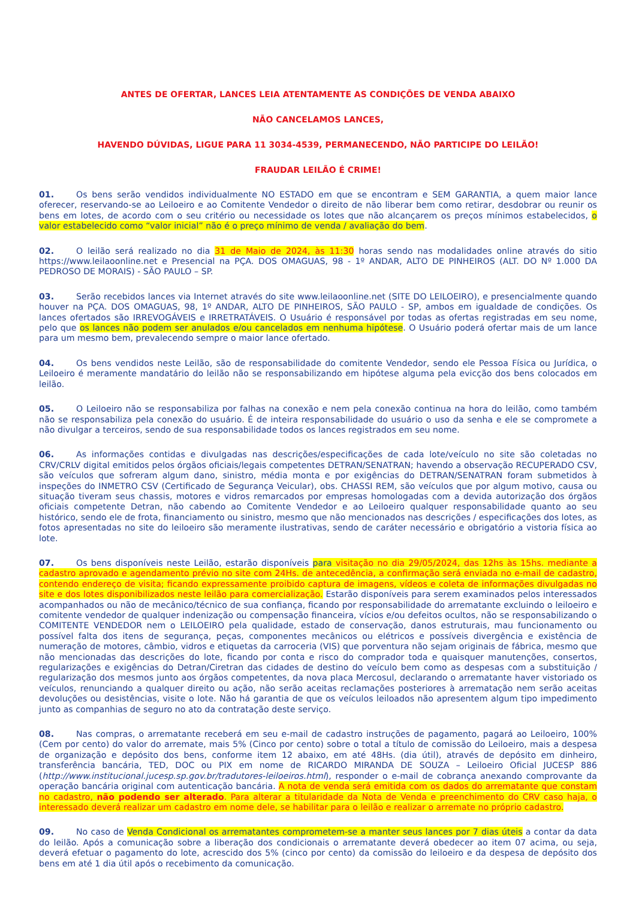ANTES DE OFERTAR, LANCES LEIA ATENTAMENTE AS CONDIÇÕES DE VENDA ABAIXO
NÃO CANCELAMOS LANCES,
HAVENDO DÚVIDAS, LIGUE PARA 11 3034-4539, PERMANECENDO, NÃO PARTICIPE DO LEILÃO!
FRAUDAR LEILÃO É CRIME!
01. Os bens serão vendidos individualmente NO ESTADO em que se encontram e SEM GARANTIA, a quem maior lance oferecer, reservando-se ao Leiloeiro e ao Comitente Vendedor o direito de não liberar bem como retirar, desdobrar ou reunir os bens em lotes, de acordo com o seu critério ou necessidade os lotes que não alcançarem os preços mínimos estabelecidos, o valor estabelecido como “valor inicial” não é o preço mínimo de venda / avaliação do bem.
02. O leilão será realizado no dia 31 de Maio de 2024, às 11:30 horas sendo nas modalidades online através do sitio https://www.leilaoonline.net e Presencial na PÇA. DOS OMAGUAS, 98 - 1º ANDAR, ALTO DE PINHEIROS (ALT. DO Nº 1.000 DA PEDROSO DE MORAIS) - SÃO PAULO – SP.
03. Serão recebidos lances via Internet através do site www.leilaoonline.net (SITE DO LEILOEIRO), e presencialmente quando houver na PÇA. DOS OMAGUAS, 98, 1º ANDAR, ALTO DE PINHEIROS, SÃO PAULO - SP, ambos em igualdade de condições. Os lances ofertados são IRREVOGÁVEIS e IRRETRATÁVEIS. O Usuário é responsável por todas as ofertas registradas em seu nome, pelo que os lances não podem ser anulados e/ou cancelados em nenhuma hipótese. O Usuário poderá ofertar mais de um lance para um mesmo bem, prevalecendo sempre o maior lance ofertado.
04. Os bens vendidos neste Leilão, são de responsabilidade do comitente Vendedor, sendo ele Pessoa Física ou Jurídica, o Leiloeiro é meramente mandatário do leilão não se responsabilizando em hipótese alguma pela evicção dos bens colocados em leilão.
05. O Leiloeiro não se responsabiliza por falhas na conexão e nem pela conexão continua na hora do leilão, como também não se responsabiliza pela conexão do usuário. É de inteira responsabilidade do usuário o uso da senha e ele se compromete a não divulgar a terceiros, sendo de sua responsabilidade todos os lances registrados em seu nome.
06. As informações contidas e divulgadas nas descrições/especificações de cada lote/veículo no site são coletadas no CRV/CRLV digital emitidos pelos órgãos oficiais/legais competentes DETRAN/SENATRAN; havendo a observação RECUPERADO CSV, são veículos que sofreram algum dano, sinistro, média monta e por exigências do DETRAN/SENATRAN foram submetidos à inspeções do INMETRO CSV (Certificado de Segurança Veicular), obs. CHASSI REM, são veículos que por algum motivo, causa ou situação tiveram seus chassis, motores e vidros remarcados por empresas homologadas com a devida autorização dos órgãos oficiais competente Detran, não cabendo ao Comitente Vendedor e ao Leiloeiro qualquer responsabilidade quanto ao seu histórico, sendo ele de frota, financiamento ou sinistro, mesmo que não mencionados nas descrições / especificações dos lotes, as fotos apresentadas no site do leiloeiro são meramente ilustrativas, sendo de caráter necessário e obrigatório a vistoria física ao lote.
07. Os bens disponíveis neste Leilão, estarão disponíveis para visitação no dia 29/05/2024, das 12hs às 15hs. mediante a cadastro aprovado e agendamento prévio no site com 24Hs. de antecedência, a confirmação será enviada no e-mail de cadastro, contendo endereço de visita; ficando expressamente proibido captura de imagens, vídeos e coleta de informações divulgadas no site e dos lotes disponibilizados neste leilão para comercialização. Estarão disponíveis para serem examinados pelos interessados acompanhados ou não de mecânico/técnico de sua confiança, ficando por responsabilidade do arrematante excluindo o leiloeiro e comitente vendedor de qualquer indenização ou compensação financeira, vícios e/ou defeitos ocultos, não se responsabilizando o COMITENTE VENDEDOR nem o LEILOEIRO pela qualidade, estado de conservação, danos estruturais, mau funcionamento ou possível falta dos itens de segurança, peças, componentes mecânicos ou elétricos e possíveis divergência e existência de numeração de motores, câmbio, vidros e etiquetas da carroceria (VIS) que porventura não sejam originais de fábrica, mesmo que não mencionadas das descrições do lote, ficando por conta e risco do comprador toda e quaisquer manutenções, consertos, regularizações e exigências do Detran/Ciretran das cidades de destino do veículo bem como as despesas com a substituição / regularização dos mesmos junto aos órgãos competentes, da nova placa Mercosul, declarando o arrematante haver vistoriado os veículos, renunciando a qualquer direito ou ação, não serão aceitas reclamações posteriores à arrematação nem serão aceitas devoluções ou desistências, visite o lote. Não há garantia de que os veículos leiloados não apresentem algum tipo impedimento junto as companhias de seguro no ato da contratação deste serviço.
08. Nas compras, o arrematante receberá em seu e-mail de cadastro instruções de pagamento, pagará ao Leiloeiro, 100% (Cem por cento) do valor do arremate, mais 5% (Cinco por cento) sobre o total a título de comissão do Leiloeiro, mais a despesa de organização e depósito dos bens, conforme item 12 abaixo, em até 48Hs. (dia útil), através de depósito em dinheiro, transferência bancária, TED, DOC ou PIX em nome de RICARDO MIRANDA DE SOUZA – Leiloeiro Oficial JUCESP 886 (http://www.institucional.jucesp.sp.gov.br/tradutores-leiloeiros.html), responder o e-mail de cobrança anexando comprovante da operação bancária original com autenticação bancária. A nota de venda será emitida com os dados do arrematante que constam no cadastro, não podendo ser alterado. Para alterar a titularidade da Nota de Venda e preenchimento do CRV caso haja, o interessado deverá realizar um cadastro em nome dele, se habilitar para o leilão e realizar o arremate no próprio cadastro.
09. No caso de Venda Condicional os arrematantes comprometem-se a manter seus lances por 7 dias úteis a contar da data do leilão. Após a comunicação sobre a liberação dos condicionais o arrematante deverá obedecer ao item 07 acima, ou seja, deverá efetuar o pagamento do lote, acrescido dos 5% (cinco por cento) da comissão do leiloeiro e da despesa de depósito dos bens em até 1 dia útil após o recebimento da comunicação.